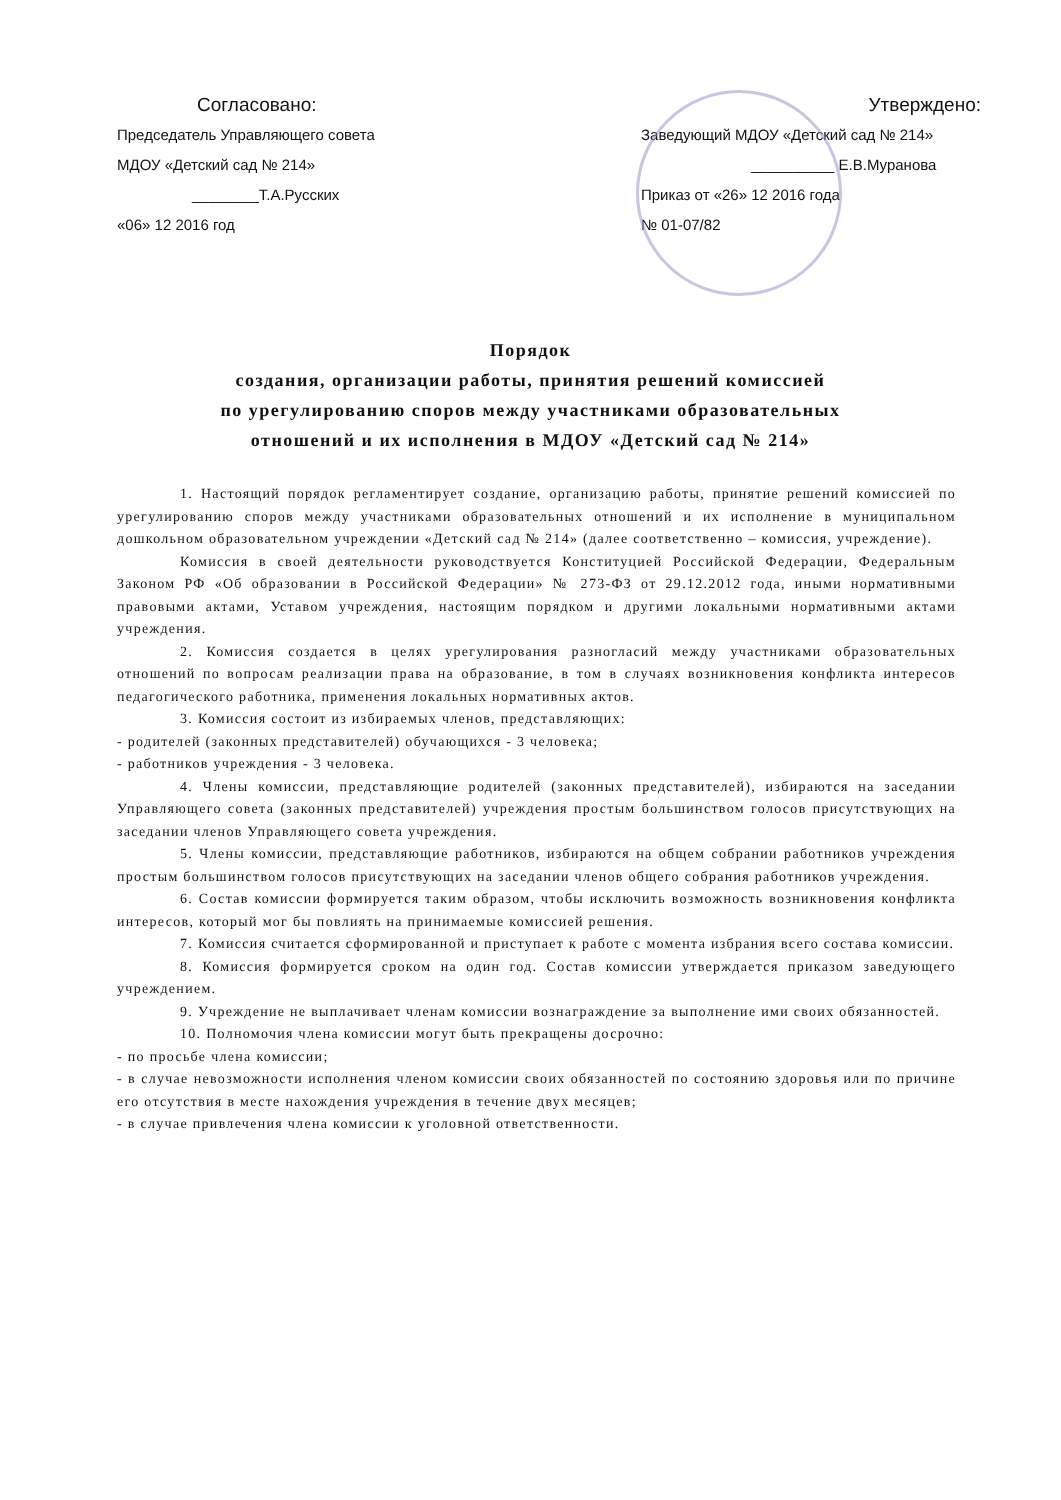Согласовано:
Председатель Управляющего совета
МДОУ «Детский сад № 214»
________Т.А.Русских
«06» 12 2016 год
Утверждено:
Заведующий МДОУ «Детский сад № 214»
__________ Е.В.Муранова
Приказ от «26» 12 2016 года
№ 01-07/82
Порядок
создания, организации работы, принятия решений комиссией
по урегулированию споров между участниками образовательных
отношений и их исполнения в МДОУ «Детский сад № 214»
1. Настоящий порядок регламентирует создание, организацию работы, принятие решений комиссией по урегулированию споров между участниками образовательных отношений и их исполнение в муниципальном дошкольном образовательном учреждении «Детский сад № 214» (далее соответственно – комиссия, учреждение).
Комиссия в своей деятельности руководствуется Конституцией Российской Федерации, Федеральным Законом РФ «Об образовании в Российской Федерации» № 273-ФЗ от 29.12.2012 года, иными нормативными правовыми актами, Уставом учреждения, настоящим порядком и другими локальными нормативными актами учреждения.
2. Комиссия создается в целях урегулирования разногласий между участниками образовательных отношений по вопросам реализации права на образование, в том в случаях возникновения конфликта интересов педагогического работника, применения локальных нормативных актов.
3. Комиссия состоит из избираемых членов, представляющих:
- родителей (законных представителей) обучающихся - 3 человека;
- работников учреждения - 3 человека.
4. Члены комиссии, представляющие родителей (законных представителей), избираются на заседании Управляющего совета (законных представителей) учреждения простым большинством голосов присутствующих на заседании членов Управляющего совета учреждения.
5. Члены комиссии, представляющие работников, избираются на общем собрании работников учреждения простым большинством голосов присутствующих на заседании членов общего собрания работников учреждения.
6. Состав комиссии формируется таким образом, чтобы исключить возможность возникновения конфликта интересов, который мог бы повлиять на принимаемые комиссией решения.
7. Комиссия считается сформированной и приступает к работе с момента избрания всего состава комиссии.
8. Комиссия формируется сроком на один год. Состав комиссии утверждается приказом заведующего учреждением.
9. Учреждение не выплачивает членам комиссии вознаграждение за выполнение ими своих обязанностей.
10. Полномочия члена комиссии могут быть прекращены досрочно:
- по просьбе члена комиссии;
- в случае невозможности исполнения членом комиссии своих обязанностей по состоянию здоровья или по причине его отсутствия в месте нахождения учреждения в течение двух месяцев;
- в случае привлечения члена комиссии к уголовной ответственности.